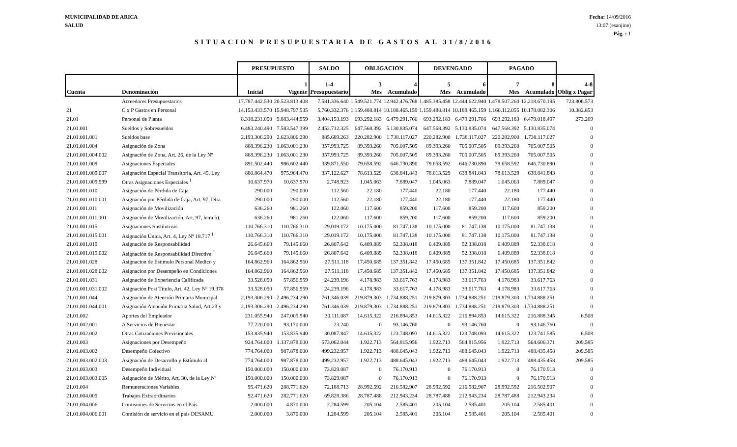MUNICIPALIDAD DE ARICA
SALUD
Fecha: 14/09/2016
13:07 (esanjine)
Pág. : 1
SITUACION PRESUPUESTARIA DE GASTOS AL 31/8/2016
| | | PRESUPUESTO | | SALDO | OBLIGACION | | DEVENGADO | | PAGADO | | |
| --- | --- | --- | --- | --- | --- | --- | --- | --- | --- | --- | --- |
| Cuenta | Denominación | Inicial | 1 Vigente | 1-4 Presupuestario | 3 Mes | 4 Acumulado | 5 Mes | 6 Acumulado | 7 Mes | 8 Acumulado | 4-8 Oblig x Pagar |
| | Acreedores Presupuestarios | 17.787.442.530 | 20.523.813.408 | 7.581.336.640 | 1.549.521.774 | 12.942.476.768 | 1.485.385.458 | 12.444.622.940 | 1.478.507.260 | 12.218.670.195 | 723.806.573 |
| 21 | C x P Gastos en Personal | 14.153.433.570 | 15.948.797.535 | 5.760.332.376 | 1.159.488.814 | 10.188.465.159 | 1.159.488.814 | 10.188.465.159 | 1.160.112.055 | 10.178.082.306 | 10.382.853 |
| 21.01 | Personal de Planta | 8.318.231.050 | 9.883.444.959 | 3.404.153.193 | 693.292.183 | 6.479.291.766 | 693.292.183 | 6.479.291.766 | 693.292.183 | 6.479.018.497 | 273.269 |
| 21.01.001 | Sueldos y Sobresueldos | 6.483.240.490 | 7.583.547.399 | 2.452.712.325 | 647.568.392 | 5.130.835.074 | 647.568.392 | 5.130.835.074 | 647.568.392 | 5.130.835.074 | 0 |
| 21.01.001.001 | Sueldos base | 2.193.306.290 | 2.623.806.290 | 885.689.263 | 220.282.900 | 1.738.117.027 | 220.282.900 | 1.738.117.027 | 220.282.900 | 1.738.117.027 | 0 |
| 21.01.001.004 | Asignación de Zona | 868.396.230 | 1.063.001.230 | 357.993.725 | 89.393.260 | 705.007.505 | 89.393.260 | 705.007.505 | 89.393.260 | 705.007.505 | 0 |
| 21.01.001.004.002 | Asignación de Zona, Art. 26, de la Ley Nº | 868.396.230 | 1.063.001.230 | 357.993.725 | 89.393.260 | 705.007.505 | 89.393.260 | 705.007.505 | 89.393.260 | 705.007.505 | 0 |
| 21.01.001.009 | Asignaciones Especiales | 891.502.440 | 986.602.440 | 339.871.550 | 79.658.592 | 646.730.890 | 79.658.592 | 646.730.890 | 79.658.592 | 646.730.890 | 0 |
| 21.01.001.009.007 | Asignación Especial Transitoria, Art. 45, Ley | 880.864.470 | 975.964.470 | 337.122.627 | 78.613.529 | 638.841.843 | 78.613.529 | 638.841.843 | 78.613.529 | 638.841.843 | 0 |
| 21.01.001.009.999 | Otras Asignaciones Especiales <sup>1</sup> | 10.637.970 | 10.637.970 | 2.748.923 | 1.045.063 | 7.889.047 | 1.045.063 | 7.889.047 | 1.045.063 | 7.889.047 | 0 |
| 21.01.001.010 | Asignación de Pérdida de Caja | 290.000 | 290.000 | 112.560 | 22.180 | 177.440 | 22.180 | 177.440 | 22.180 | 177.440 | 0 |
| 21.01.001.010.001 | Asignación por Pérdida de Caja, Art. 97, letra | 290.000 | 290.000 | 112.560 | 22.180 | 177.440 | 22.180 | 177.440 | 22.180 | 177.440 | 0 |
| 21.01.001.011 | Asignación de Movilización | 636.260 | 981.260 | 122.060 | 117.600 | 859.200 | 117.600 | 859.200 | 117.600 | 859.200 | 0 |
| 21.01.001.011.001 | Asignación de Movilización, Art. 97, letra b), | 636.260 | 981.260 | 122.060 | 117.600 | 859.200 | 117.600 | 859.200 | 117.600 | 859.200 | 0 |
| 21.01.001.015 | Asignaciones Sustitutivas | 110.766.310 | 110.766.310 | 29.019.172 | 10.175.000 | 81.747.138 | 10.175.000 | 81.747.138 | 10.175.000 | 81.747.138 | 0 |
| 21.01.001.015.001 | Asignación Única, Art. 4, Ley Nº 18.717 <sup>1</sup> | 110.766.310 | 110.766.310 | 29.019.172 | 10.175.000 | 81.747.138 | 10.175.000 | 81.747.138 | 10.175.000 | 81.747.138 | 0 |
| 21.01.001.019 | Asignación de Responsabilidad | 26.645.660 | 79.145.660 | 26.807.642 | 6.409.889 | 52.338.018 | 6.409.889 | 52.338.018 | 6.409.889 | 52.338.018 | 0 |
| 21.01.001.019.002 | Asignación de Responsabilidad Directiva <sup>1</sup> | 26.645.660 | 79.145.660 | 26.807.642 | 6.409.889 | 52.338.018 | 6.409.889 | 52.338.018 | 6.409.889 | 52.338.018 | 0 |
| 21.01.001.028 | Asignacion de Estimulo Personal Medico y | 164.862.960 | 164.862.960 | 27.511.118 | 17.450.685 | 137.351.842 | 17.450.685 | 137.351.842 | 17.450.685 | 137.351.842 | 0 |
| 21.01.001.028.002 | Asignacion por Desempeño en Condiciones | 164.862.960 | 164.862.960 | 27.511.118 | 17.450.685 | 137.351.842 | 17.450.685 | 137.351.842 | 17.450.685 | 137.351.842 | 0 |
| 21.01.001.031 | Asignación de Experiencia Calificada | 33.528.050 | 57.856.959 | 24.239.196 | 4.178.983 | 33.617.763 | 4.178.983 | 33.617.763 | 4.178.983 | 33.617.763 | 0 |
| 21.01.001.031.002 | Asignación Post Título, Art. 42, Ley Nº 19.378 | 33.528.050 | 57.856.959 | 24.239.196 | 4.178.983 | 33.617.763 | 4.178.983 | 33.617.763 | 4.178.983 | 33.617.763 | 0 |
| 21.01.001.044 | Asignación de Atención Primaria Municipal | 2.193.306.290 | 2.496.234.290 | 761.346.039 | 219.879.303 | 1.734.888.251 | 219.879.303 | 1.734.888.251 | 219.879.303 | 1.734.888.251 | 0 |
| 21.01.001.044.001 | Asignación Atención Primaria Salud, Art.23 y | 2.193.306.290 | 2.496.234.290 | 761.346.039 | 219.879.303 | 1.734.888.251 | 219.879.303 | 1.734.888.251 | 219.879.303 | 1.734.888.251 | 0 |
| 21.01.002 | Aportes del Empleador | 231.055.940 | 247.005.940 | 30.111.087 | 14.615.322 | 216.894.853 | 14.615.322 | 216.894.853 | 14.615.322 | 216.888.345 | 6.508 |
| 21.01.002.001 | A Servicios de Bienestar | 77.220.000 | 93.170.000 | 23.240 | 0 | 93.146.760 | 0 | 93.146.760 | 0 | 93.146.760 | 0 |
| 21.01.002.002 | Otras Cotizaciones Previsionales | 153.835.940 | 153.835.940 | 30.087.847 | 14.615.322 | 123.748.093 | 14.615.322 | 123.748.093 | 14.615.322 | 123.741.585 | 6.508 |
| 21.01.003 | Asignaciones por Desempeño | 924.764.000 | 1.137.878.000 | 573.062.044 | 1.922.713 | 564.815.956 | 1.922.713 | 564.815.956 | 1.922.713 | 564.606.371 | 209.585 |
| 21.01.003.002 | Desempeño Colectivo | 774.764.000 | 987.878.000 | 499.232.957 | 1.922.713 | 488.645.043 | 1.922.713 | 488.645.043 | 1.922.713 | 488.435.458 | 209.585 |
| 21.01.003.002.003 | Asignación de Desarrollo y Estímulo al | 774.764.000 | 987.878.000 | 499.232.957 | 1.922.713 | 488.645.043 | 1.922.713 | 488.645.043 | 1.922.713 | 488.435.458 | 209.585 |
| 21.01.003.003 | Desempeño Individual | 150.000.000 | 150.000.000 | 73.829.087 | 0 | 76.170.913 | 0 | 76.170.913 | 0 | 76.170.913 | 0 |
| 21.01.003.003.005 | Asignación de Mérito, Art. 30, de la Ley Nº | 150.000.000 | 150.000.000 | 73.829.087 | 0 | 76.170.913 | 0 | 76.170.913 | 0 | 76.170.913 | 0 |
| 21.01.004 | Remuneraciones Variables | 95.471.620 | 288.771.620 | 72.188.713 | 28.992.592 | 216.582.907 | 28.992.592 | 216.582.907 | 28.992.592 | 216.582.907 | 0 |
| 21.01.004.005 | Trabajos Extraordinarios | 92.471.620 | 282.771.620 | 69.828.386 | 28.787.488 | 212.943.234 | 28.787.488 | 212.943.234 | 28.787.488 | 212.943.234 | 0 |
| 21.01.004.006 | Comisiones de Servicios en el País | 2.000.000 | 4.870.000 | 2.284.599 | 205.104 | 2.585.401 | 205.104 | 2.585.401 | 205.104 | 2.585.401 | 0 |
| 21.01.004.006.001 | Comisión de servicio en el país DESAMU | 2.000.000 | 3.870.000 | 1.284.599 | 205.104 | 2.585.401 | 205.104 | 2.585.401 | 205.104 | 2.585.401 | 0 |